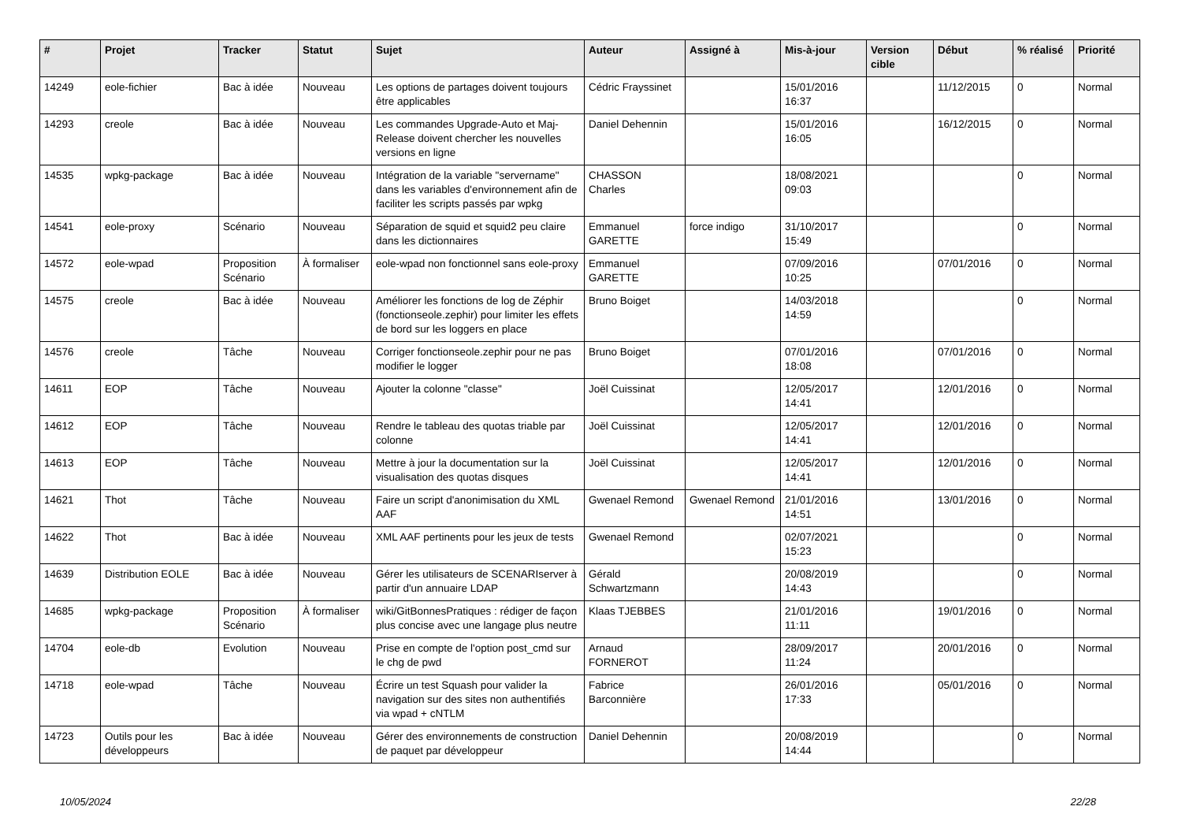| # | Projet | Tracker | Statut | Sujet | Auteur | Assigné à | Mis-à-jour | Version cible | Début | % réalisé | Priorité |
| --- | --- | --- | --- | --- | --- | --- | --- | --- | --- | --- | --- |
| 14249 | eole-fichier | Bac à idée | Nouveau | Les options de partages doivent toujours être applicables | Cédric Frayssinet | | 15/01/2016 16:37 | | 11/12/2015 | 0 | Normal |
| 14293 | creole | Bac à idée | Nouveau | Les commandes Upgrade-Auto et Maj-Release doivent chercher les nouvelles versions en ligne | Daniel Dehennin | | 15/01/2016 16:05 | | 16/12/2015 | 0 | Normal |
| 14535 | wpkg-package | Bac à idée | Nouveau | Intégration de la variable "servername" dans les variables d'environnement afin de faciliter les scripts passés par wpkg | CHASSON Charles | | 18/08/2021 09:03 | | | 0 | Normal |
| 14541 | eole-proxy | Scénario | Nouveau | Séparation de squid et squid2 peu claire dans les dictionnaires | Emmanuel GARETTE | force indigo | 31/10/2017 15:49 | | | 0 | Normal |
| 14572 | eole-wpad | Proposition Scénario | À formaliser | eole-wpad non fonctionnel sans eole-proxy | Emmanuel GARETTE | | 07/09/2016 10:25 | | 07/01/2016 | 0 | Normal |
| 14575 | creole | Bac à idée | Nouveau | Améliorer les fonctions de log de Zéphir (fonctionseole.zephir) pour limiter les effets de bord sur les loggers en place | Bruno Boiget | | 14/03/2018 14:59 | | | 0 | Normal |
| 14576 | creole | Tâche | Nouveau | Corriger fonctionseole.zephir pour ne pas modifier le logger | Bruno Boiget | | 07/01/2016 18:08 | | 07/01/2016 | 0 | Normal |
| 14611 | EOP | Tâche | Nouveau | Ajouter la colonne "classe" | Joël Cuissinat | | 12/05/2017 14:41 | | 12/01/2016 | 0 | Normal |
| 14612 | EOP | Tâche | Nouveau | Rendre le tableau des quotas triable par colonne | Joël Cuissinat | | 12/05/2017 14:41 | | 12/01/2016 | 0 | Normal |
| 14613 | EOP | Tâche | Nouveau | Mettre à jour la documentation sur la visualisation des quotas disques | Joël Cuissinat | | 12/05/2017 14:41 | | 12/01/2016 | 0 | Normal |
| 14621 | Thot | Tâche | Nouveau | Faire un script d'anonimisation du XML AAF | Gwenael Remond | Gwenael Remond | 21/01/2016 14:51 | | 13/01/2016 | 0 | Normal |
| 14622 | Thot | Bac à idée | Nouveau | XML AAF pertinents pour les jeux de tests | Gwenael Remond | | 02/07/2021 15:23 | | | 0 | Normal |
| 14639 | Distribution EOLE | Bac à idée | Nouveau | Gérer les utilisateurs de SCENARIserver à partir d'un annuaire LDAP | Gérald Schwartzmann | | 20/08/2019 14:43 | | | 0 | Normal |
| 14685 | wpkg-package | Proposition Scénario | À formaliser | wiki/GitBonnesPratiques : rédiger de façon plus concise avec une langage plus neutre | Klaas TJEBBES | | 21/01/2016 11:11 | | 19/01/2016 | 0 | Normal |
| 14704 | eole-db | Evolution | Nouveau | Prise en compte de l'option post_cmd sur le chg de pwd | Arnaud FORNEROT | | 28/09/2017 11:24 | | 20/01/2016 | 0 | Normal |
| 14718 | eole-wpad | Tâche | Nouveau | Écrire un test Squash pour valider la navigation sur des sites non authentifiés via wpad + cNTLM | Fabrice Barconnière | | 26/01/2016 17:33 | | 05/01/2016 | 0 | Normal |
| 14723 | Outils pour les développeurs | Bac à idée | Nouveau | Gérer des environnements de construction de paquet par développeur | Daniel Dehennin | | 20/08/2019 14:44 | | | 0 | Normal |
10/05/2024 22/28